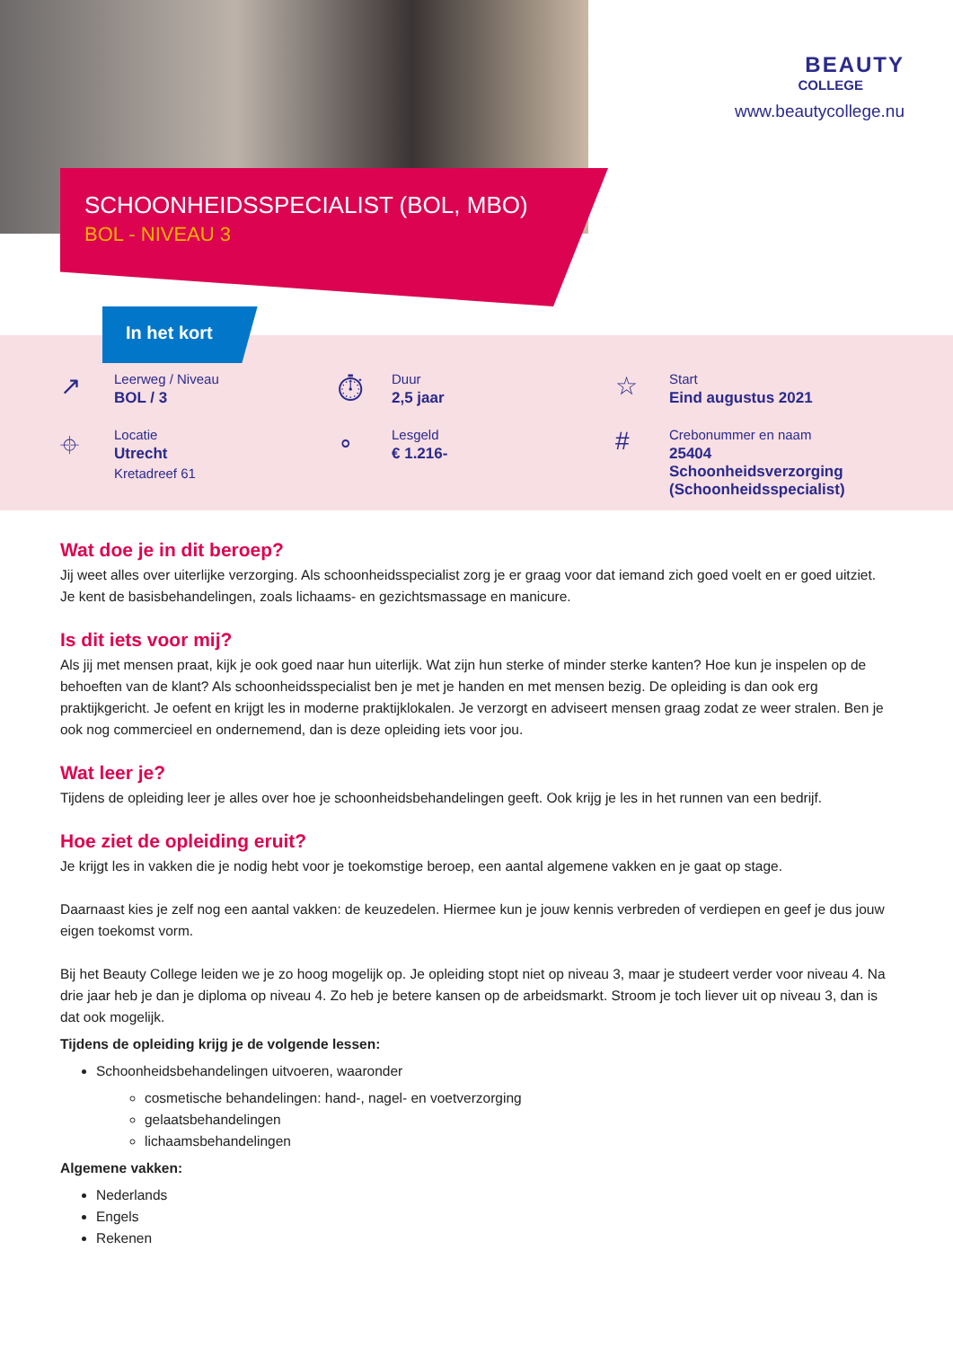SCHOONHEIDSSPECIALIST (BOL, MBO)
BOL - NIVEAU 3
BEAUTY
COLLEGE
www.beautycollege.nu
In het kort
↗
Leerweg / Niveau
BOL / 3
⏱
Duur
2,5 jaar
☆
Start
Eind augustus 2021
⌖
Locatie
Utrecht
Kretadreef 61
∘
Lesgeld
€ 1.216-
#
Crebonummer en naam
25404
Schoonheidsverzorging
(Schoonheidsspecialist)
Wat doe je in dit beroep?
Jij weet alles over uiterlijke verzorging. Als schoonheidsspecialist zorg je er graag voor dat iemand zich goed voelt en er goed uitziet. Je kent de basisbehandelingen, zoals lichaams- en gezichtsmassage en manicure.
Is dit iets voor mij?
Als jij met mensen praat, kijk je ook goed naar hun uiterlijk. Wat zijn hun sterke of minder sterke kanten? Hoe kun je inspelen op de behoeften van de klant? Als schoonheidsspecialist ben je met je handen en met mensen bezig. De opleiding is dan ook erg praktijkgericht. Je oefent en krijgt les in moderne praktijklokalen. Je verzorgt en adviseert mensen graag zodat ze weer stralen. Ben je ook nog commercieel en ondernemend, dan is deze opleiding iets voor jou.
Wat leer je?
Tijdens de opleiding leer je alles over hoe je schoonheidsbehandelingen geeft. Ook krijg je les in het runnen van een bedrijf.
Hoe ziet de opleiding eruit?
Je krijgt les in vakken die je nodig hebt voor je toekomstige beroep, een aantal algemene vakken en je gaat op stage.
Daarnaast kies je zelf nog een aantal vakken: de keuzedelen. Hiermee kun je jouw kennis verbreden of verdiepen en geef je dus jouw eigen toekomst vorm.
Bij het Beauty College leiden we je zo hoog mogelijk op. Je opleiding stopt niet op niveau 3, maar je studeert verder voor niveau 4. Na drie jaar heb je dan je diploma op niveau 4. Zo heb je betere kansen op de arbeidsmarkt. Stroom je toch liever uit op niveau 3, dan is dat ook mogelijk.
Tijdens de opleiding krijg je de volgende lessen:
Schoonheidsbehandelingen uitvoeren, waaronder
cosmetische behandelingen: hand-, nagel- en voetverzorging
gelaatsbehandelingen
lichaamsbehandelingen
Algemene vakken:
Nederlands
Engels
Rekenen